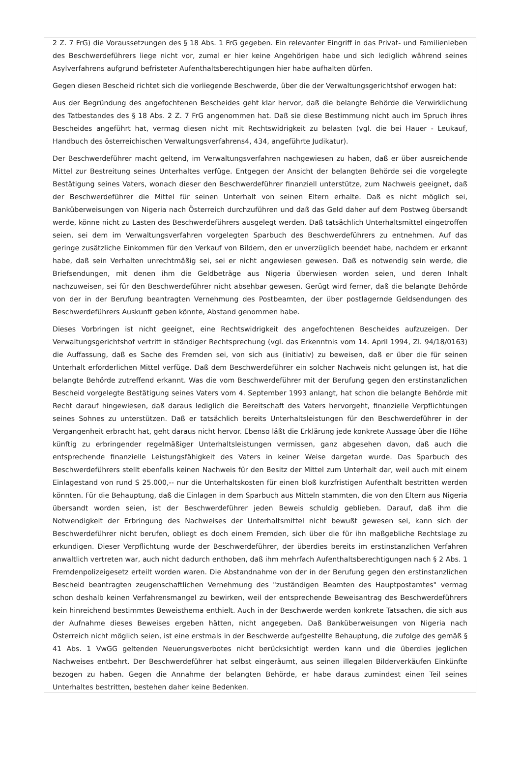2 Z. 7 FrG) die Voraussetzungen des § 18 Abs. 1 FrG gegeben. Ein relevanter Eingriff in das Privat- und Familienleben des Beschwerdeführers liege nicht vor, zumal er hier keine Angehörigen habe und sich lediglich während seines Asylverfahrens aufgrund befristeter Aufenthaltsberechtigungen hier habe aufhalten dürfen.
Gegen diesen Bescheid richtet sich die vorliegende Beschwerde, über die der Verwaltungsgerichtshof erwogen hat:
Aus der Begründung des angefochtenen Bescheides geht klar hervor, daß die belangte Behörde die Verwirklichung des Tatbestandes des § 18 Abs. 2 Z. 7 FrG angenommen hat. Daß sie diese Bestimmung nicht auch im Spruch ihres Bescheides angeführt hat, vermag diesen nicht mit Rechtswidrigkeit zu belasten (vgl. die bei Hauer - Leukauf, Handbuch des österreichischen Verwaltungsverfahrens4, 434, angeführte Judikatur).
Der Beschwerdeführer macht geltend, im Verwaltungsverfahren nachgewiesen zu haben, daß er über ausreichende Mittel zur Bestreitung seines Unterhaltes verfüge. Entgegen der Ansicht der belangten Behörde sei die vorgelegte Bestätigung seines Vaters, wonach dieser den Beschwerdeführer finanziell unterstütze, zum Nachweis geeignet, daß der Beschwerdeführer die Mittel für seinen Unterhalt von seinen Eltern erhalte. Daß es nicht möglich sei, Banküberweisungen von Nigeria nach Österreich durchzuführen und daß das Geld daher auf dem Postweg übersandt werde, könne nicht zu Lasten des Beschwerdeführers ausgelegt werden. Daß tatsächlich Unterhaltsmittel eingetroffen seien, sei dem im Verwaltungsverfahren vorgelegten Sparbuch des Beschwerdeführers zu entnehmen. Auf das geringe zusätzliche Einkommen für den Verkauf von Bildern, den er unverzüglich beendet habe, nachdem er erkannt habe, daß sein Verhalten unrechtmäßig sei, sei er nicht angewiesen gewesen. Daß es notwendig sein werde, die Briefsendungen, mit denen ihm die Geldbeträge aus Nigeria überwiesen worden seien, und deren Inhalt nachzuweisen, sei für den Beschwerdeführer nicht absehbar gewesen. Gerügt wird ferner, daß die belangte Behörde von der in der Berufung beantragten Vernehmung des Postbeamten, der über postlagernde Geldsendungen des Beschwerdeführers Auskunft geben könnte, Abstand genommen habe.
Dieses Vorbringen ist nicht geeignet, eine Rechtswidrigkeit des angefochtenen Bescheides aufzuzeigen. Der Verwaltungsgerichtshof vertritt in ständiger Rechtsprechung (vgl. das Erkenntnis vom 14. April 1994, Zl. 94/18/0163) die Auffassung, daß es Sache des Fremden sei, von sich aus (initiativ) zu beweisen, daß er über die für seinen Unterhalt erforderlichen Mittel verfüge. Daß dem Beschwerdeführer ein solcher Nachweis nicht gelungen ist, hat die belangte Behörde zutreffend erkannt. Was die vom Beschwerdeführer mit der Berufung gegen den erstinstanzlichen Bescheid vorgelegte Bestätigung seines Vaters vom 4. September 1993 anlangt, hat schon die belangte Behörde mit Recht darauf hingewiesen, daß daraus lediglich die Bereitschaft des Vaters hervorgeht, finanzielle Verpflichtungen seines Sohnes zu unterstützen. Daß er tatsächlich bereits Unterhaltsleistungen für den Beschwerdeführer in der Vergangenheit erbracht hat, geht daraus nicht hervor. Ebenso läßt die Erklärung jede konkrete Aussage über die Höhe künftig zu erbringender regelmäßiger Unterhaltsleistungen vermissen, ganz abgesehen davon, daß auch die entsprechende finanzielle Leistungsfähigkeit des Vaters in keiner Weise dargetan wurde. Das Sparbuch des Beschwerdeführers stellt ebenfalls keinen Nachweis für den Besitz der Mittel zum Unterhalt dar, weil auch mit einem Einlagestand von rund S 25.000,-- nur die Unterhaltskosten für einen bloß kurzfristigen Aufenthalt bestritten werden könnten. Für die Behauptung, daß die Einlagen in dem Sparbuch aus Mitteln stammten, die von den Eltern aus Nigeria übersandt worden seien, ist der Beschwerdeführer jeden Beweis schuldig geblieben. Darauf, daß ihm die Notwendigkeit der Erbringung des Nachweises der Unterhaltsmittel nicht bewußt gewesen sei, kann sich der Beschwerdeführer nicht berufen, obliegt es doch einem Fremden, sich über die für ihn maßgebliche Rechtslage zu erkundigen. Dieser Verpflichtung wurde der Beschwerdeführer, der überdies bereits im erstinstanzlichen Verfahren anwaltlich vertreten war, auch nicht dadurch enthoben, daß ihm mehrfach Aufenthaltsberechtigungen nach § 2 Abs. 1 Fremdenpolizeigesetz erteilt worden waren. Die Abstandnahme von der in der Berufung gegen den erstinstanzlichen Bescheid beantragten zeugenschaftlichen Vernehmung des "zuständigen Beamten des Hauptpostamtes" vermag schon deshalb keinen Verfahrensmangel zu bewirken, weil der entsprechende Beweisantrag des Beschwerdeführers kein hinreichend bestimmtes Beweisthema enthielt. Auch in der Beschwerde werden konkrete Tatsachen, die sich aus der Aufnahme dieses Beweises ergeben hätten, nicht angegeben. Daß Banküberweisungen von Nigeria nach Österreich nicht möglich seien, ist eine erstmals in der Beschwerde aufgestellte Behauptung, die zufolge des gemäß § 41 Abs. 1 VwGG geltenden Neuerungsverbotes nicht berücksichtigt werden kann und die überdies jeglichen Nachweises entbehrt. Der Beschwerdeführer hat selbst eingeräumt, aus seinen illegalen Bilderverkäufen Einkünfte bezogen zu haben. Gegen die Annahme der belangten Behörde, er habe daraus zumindest einen Teil seines Unterhaltes bestritten, bestehen daher keine Bedenken.